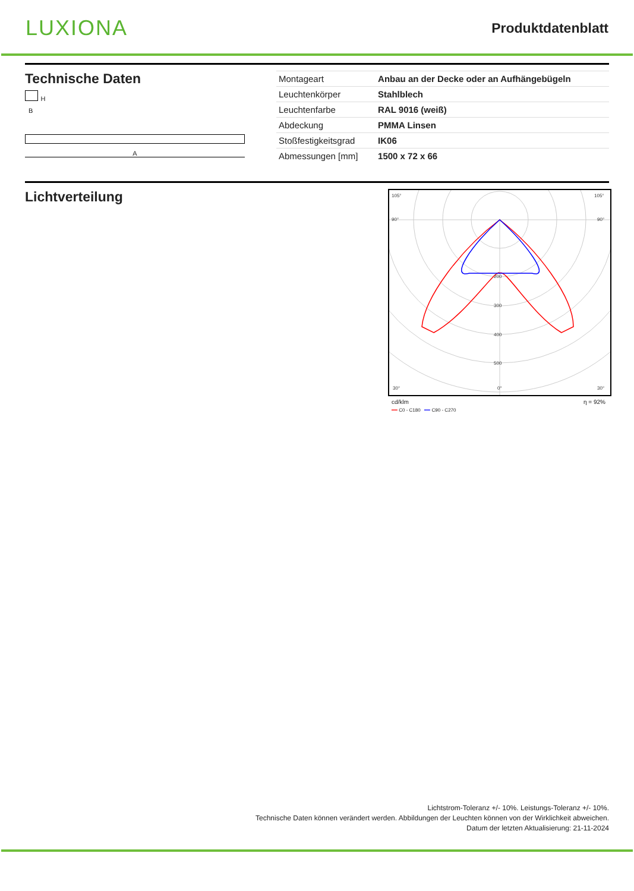LUXIONA
Produktdatenblatt
Technische Daten
H
B
A
| Montageart | Anbau an der Decke oder an Aufhängebügeln |
| Leuchtenkörper | Stahlblech |
| Leuchtenfarbe | RAL 9016 (weiß) |
| Abdeckung | PMMA Linsen |
| Stoßfestigkeitsgrad | IK06 |
| Abmessungen [mm] | 1500 x 72 x 66 |
Lichtverteilung
105°
105°
90°
90°
200
300
400
500
0°
30°
30°
cd/klm η = 92%
━━ C0 - C180 ━━ C90 - C270
Lichtstrom-Toleranz +/- 10%. Leistungs-Toleranz +/- 10%.
Technische Daten können verändert werden. Abbildungen der Leuchten können von der Wirklichkeit abweichen.
Datum der letzten Aktualisierung: 21-11-2024